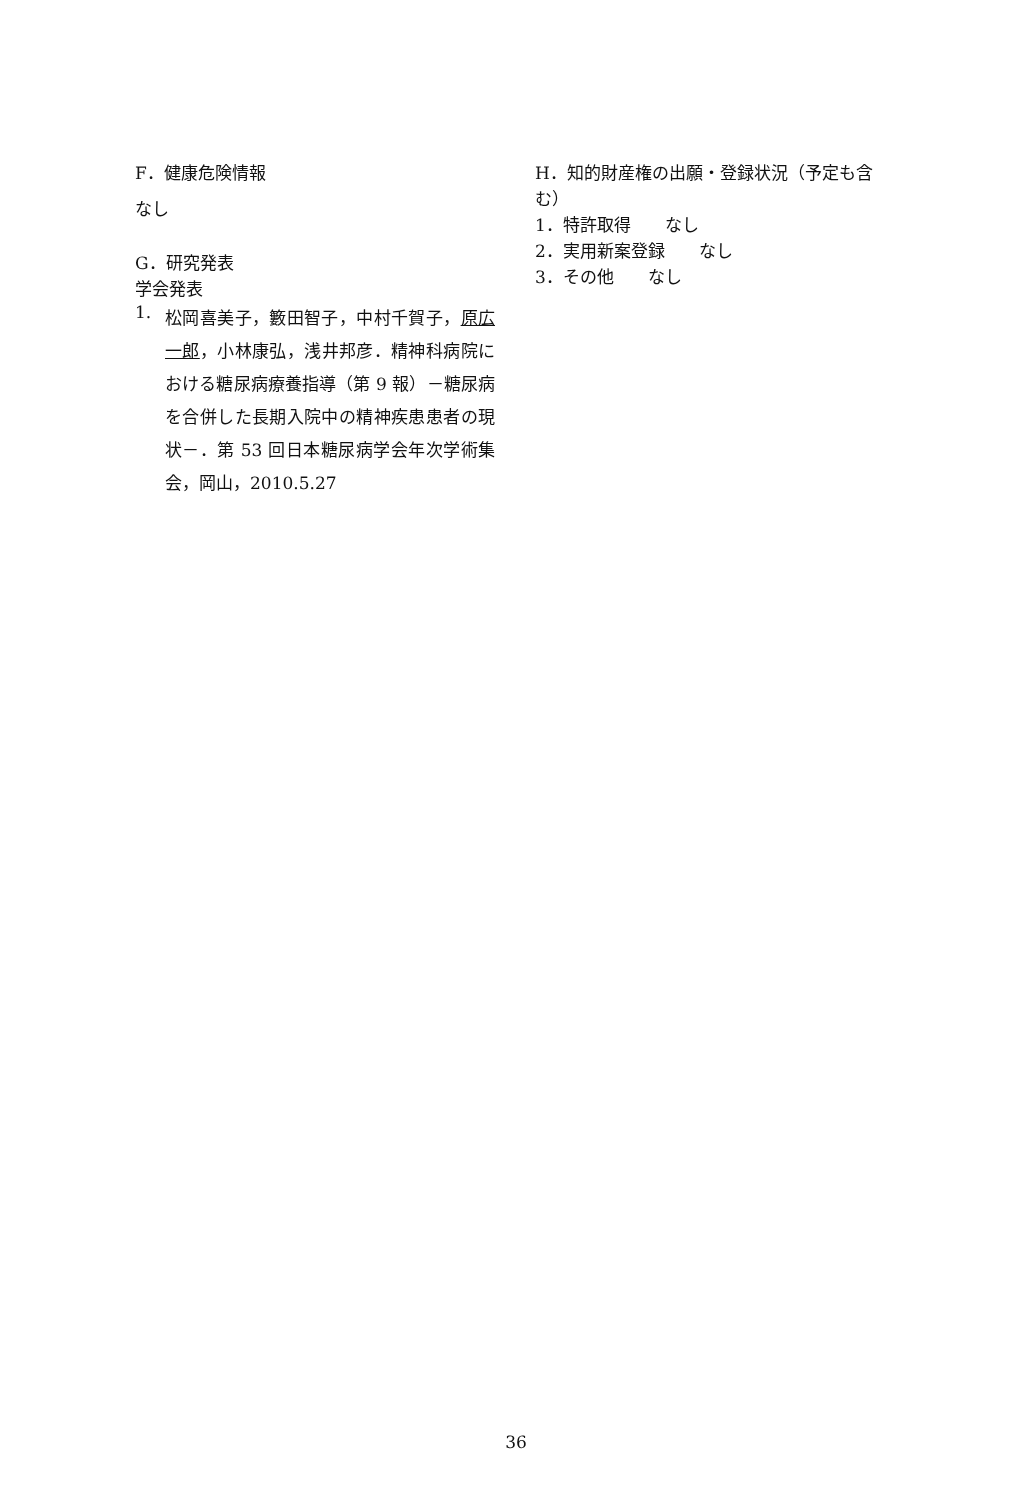F．健康危険情報
なし
G．研究発表
学会発表
1. 松岡喜美子，籔田智子，中村千賀子，原広一郎，小林康弘，浅井邦彦．精神科病院における糖尿病療養指導（第 9 報）－糖尿病を合併した長期入院中の精神疾患患者の現状－．第 53 回日本糖尿病学会年次学術集会，岡山，2010.5.27
H．知的財産権の出願・登録状況（予定も含む）
1．特許取得　　なし
2．実用新案登録　　なし
3．その他　　なし
36